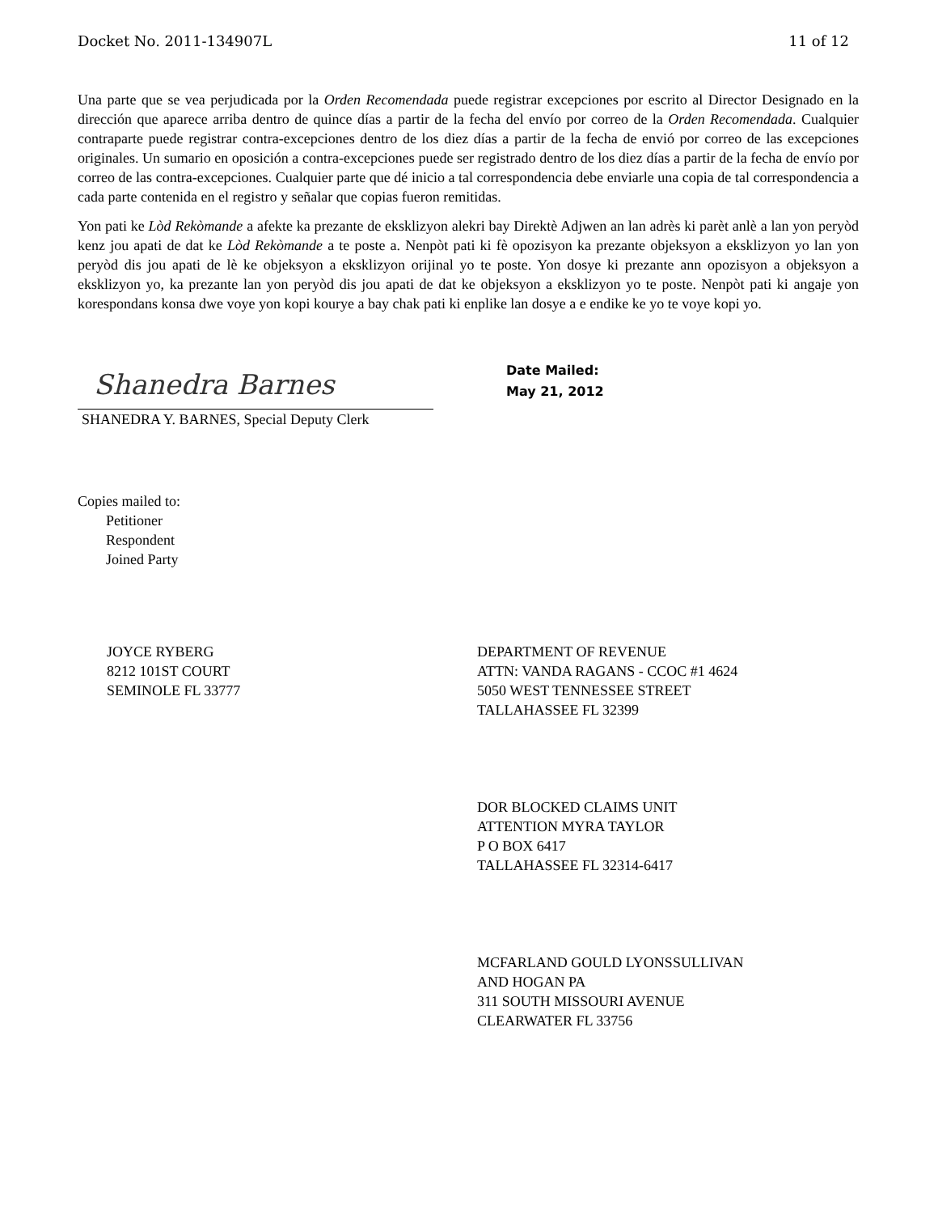Docket No. 2011-134907L 11 of 12
Una parte que se vea perjudicada por la Orden Recomendada puede registrar excepciones por escrito al Director Designado en la dirección que aparece arriba dentro de quince días a partir de la fecha del envío por correo de la Orden Recomendada. Cualquier contraparte puede registrar contra-excepciones dentro de los diez días a partir de la fecha de envió por correo de las excepciones originales. Un sumario en oposición a contra-excepciones puede ser registrado dentro de los diez días a partir de la fecha de envío por correo de las contra-excepciones. Cualquier parte que dé inicio a tal correspondencia debe enviarle una copia de tal correspondencia a cada parte contenida en el registro y señalar que copias fueron remitidas.
Yon pati ke Lòd Rekòmande a afekte ka prezante de eksklizyon alekri bay Direktè Adjwen an lan adrès ki parèt anlè a lan yon peryòd kenz jou apati de dat ke Lòd Rekòmande a te poste a. Nenpòt pati ki fè opozisyon ka prezante objeksyon a eksklizyon yo lan yon peryòd dis jou apati de lè ke objeksyon a eksklizyon orijinal yo te poste. Yon dosye ki prezante ann opozisyon a objeksyon a eksklizyon yo, ka prezante lan yon peryòd dis jou apati de dat ke objeksyon a eksklizyon yo te poste. Nenpòt pati ki angaje yon korespondans konsa dwe voye yon kopi kourye a bay chak pati ki enplike lan dosye a e endike ke yo te voye kopi yo.
Shanedra Barnes
SHANEDRA Y. BARNES, Special Deputy Clerk
Date Mailed:
May 21, 2012
Copies mailed to:
Petitioner
Respondent
Joined Party
JOYCE RYBERG
8212 101ST COURT
SEMINOLE FL 33777
DEPARTMENT OF REVENUE
ATTN: VANDA RAGANS - CCOC #1 4624
5050 WEST TENNESSEE STREET
TALLAHASSEE FL 32399
DOR BLOCKED CLAIMS UNIT
ATTENTION MYRA TAYLOR
P O BOX 6417
TALLAHASSEE FL 32314-6417
MCFARLAND GOULD LYONSSULLIVAN
AND HOGAN PA
311 SOUTH MISSOURI AVENUE
CLEARWATER FL 33756